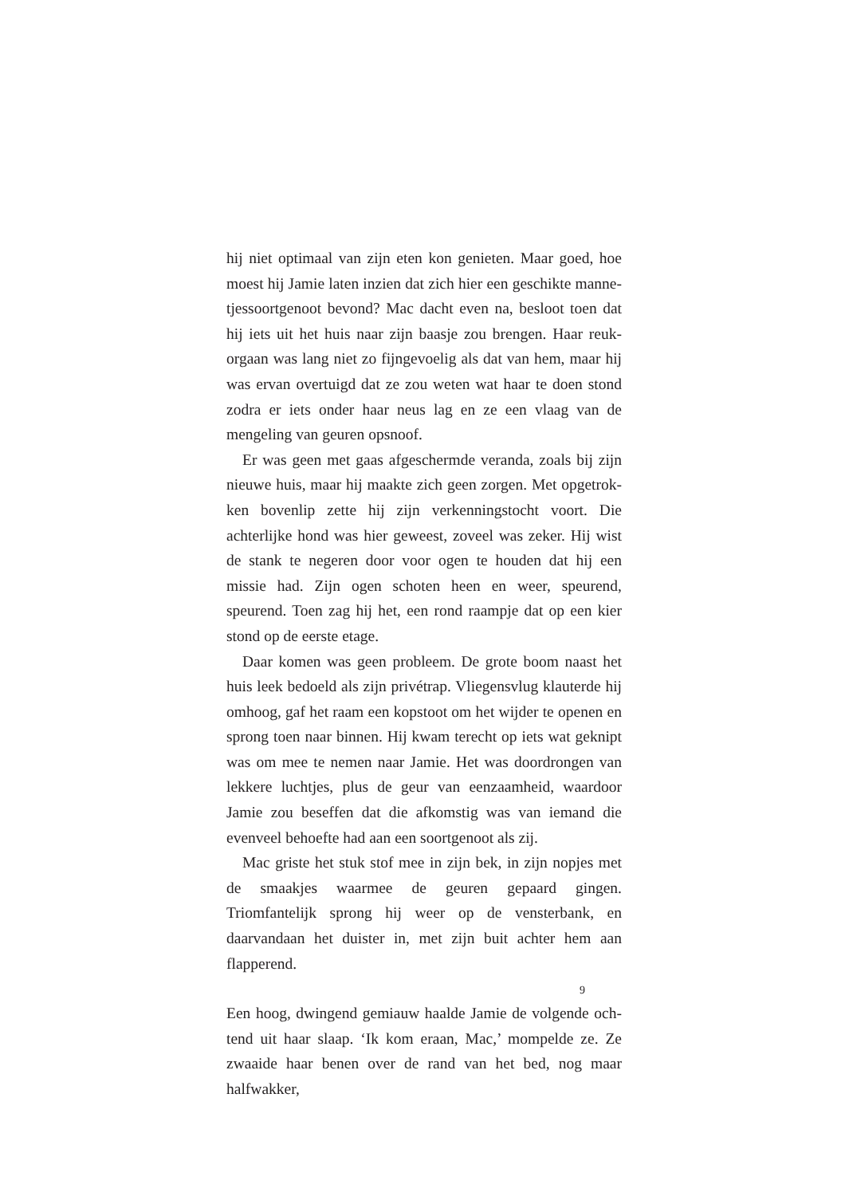hij niet optimaal van zijn eten kon genieten. Maar goed, hoe moest hij Jamie laten inzien dat zich hier een geschikte manne­tjessoortgenoot bevond? Mac dacht even na, besloot toen dat hij iets uit het huis naar zijn baasje zou brengen. Haar reuk­orgaan was lang niet zo fijngevoelig als dat van hem, maar hij was ervan overtuigd dat ze zou weten wat haar te doen stond zodra er iets onder haar neus lag en ze een vlaag van de menge­ling van geuren opsnoof.
Er was geen met gaas afgeschermde veranda, zoals bij zijn nieuwe huis, maar hij maakte zich geen zorgen. Met opgetrok­ken bovenlip zette hij zijn verkenningstocht voort. Die achterlij­ke hond was hier geweest, zoveel was zeker. Hij wist de stank te negeren door voor ogen te houden dat hij een missie had. Zijn ogen schoten heen en weer, speurend, speurend. Toen zag hij het, een rond raampje dat op een kier stond op de eerste etage.
Daar komen was geen probleem. De grote boom naast het huis leek bedoeld als zijn privétrap. Vliegensvlug klauterde hij omhoog, gaf het raam een kopstoot om het wijder te openen en sprong toen naar binnen. Hij kwam terecht op iets wat geknipt was om mee te nemen naar Jamie. Het was doordrongen van lekkere luchtjes, plus de geur van eenzaamheid, waardoor Jamie zou beseffen dat die afkomstig was van iemand die evenveel be­hoefte had aan een soortgenoot als zij.
Mac griste het stuk stof mee in zijn bek, in zijn nopjes met de smaakjes waarmee de geuren gepaard gingen. Triomfantelijk sprong hij weer op de vensterbank, en daarvandaan het duister in, met zijn buit achter hem aan flapperend.
Een hoog, dwingend gemiauw haalde Jamie de volgende och­tend uit haar slaap. ‘Ik kom eraan, Mac,’ mompelde ze. Ze zwaai­de haar benen over de rand van het bed, nog maar halfwakker,
9